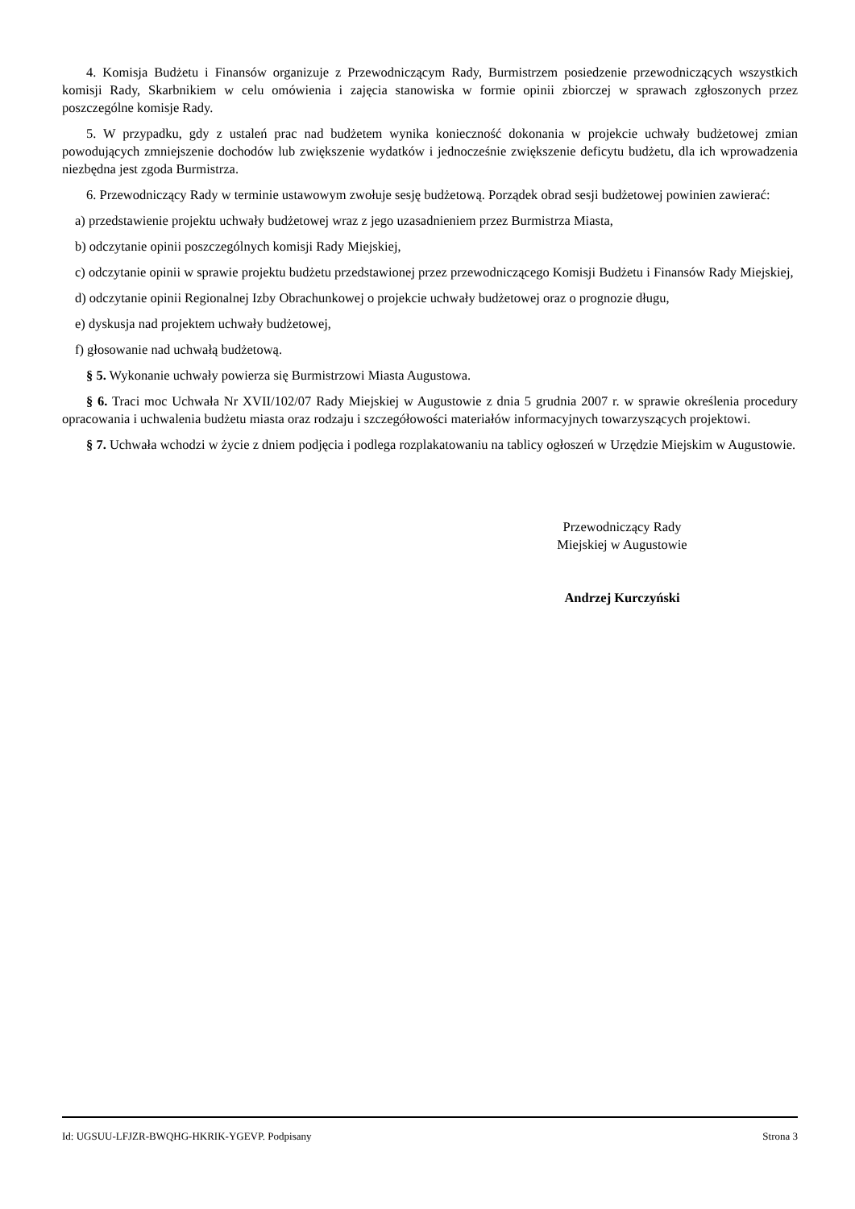4. Komisja Budżetu i Finansów organizuje z Przewodniczącym Rady, Burmistrzem posiedzenie przewodniczących wszystkich komisji Rady, Skarbnikiem w celu omówienia i zajęcia stanowiska w formie opinii zbiorczej w sprawach zgłoszonych przez poszczególne komisje Rady.
5. W przypadku, gdy z ustaleń prac nad budżetem wynika konieczność dokonania w projekcie uchwały budżetowej zmian powodujących zmniejszenie dochodów lub zwiększenie wydatków i jednocześnie zwiększenie deficytu budżetu, dla ich wprowadzenia niezbędna jest zgoda Burmistrza.
6. Przewodniczący Rady w terminie ustawowym zwołuje sesję budżetową. Porządek obrad sesji budżetowej powinien zawierać:
a) przedstawienie projektu uchwały budżetowej wraz z jego uzasadnieniem przez Burmistrza Miasta,
b) odczytanie opinii poszczególnych komisji Rady Miejskiej,
c) odczytanie opinii w sprawie projektu budżetu przedstawionej przez przewodniczącego Komisji Budżetu i Finansów Rady Miejskiej,
d) odczytanie opinii Regionalnej Izby Obrachunkowej o projekcie uchwały budżetowej oraz o prognozie długu,
e) dyskusja nad projektem uchwały budżetowej,
f) głosowanie nad uchwałą budżetową.
§ 5. Wykonanie uchwały powierza się Burmistrzowi Miasta Augustowa.
§ 6. Traci moc Uchwała Nr XVII/102/07 Rady Miejskiej w Augustowie z dnia 5 grudnia 2007 r. w sprawie określenia procedury opracowania i uchwalenia budżetu miasta oraz rodzaju i szczegółowości materiałów informacyjnych towarzyszących projektowi.
§ 7. Uchwała wchodzi w życie z dniem podjęcia i podlega rozplakatowaniu na tablicy ogłoszeń w Urzędzie Miejskim w Augustowie.
Przewodniczący Rady
Miejskiej w Augustowie
Andrzej Kurczyński
Id: UGSUU-LFJZR-BWQHG-HKRIK-YGEVP. Podpisany Strona 3